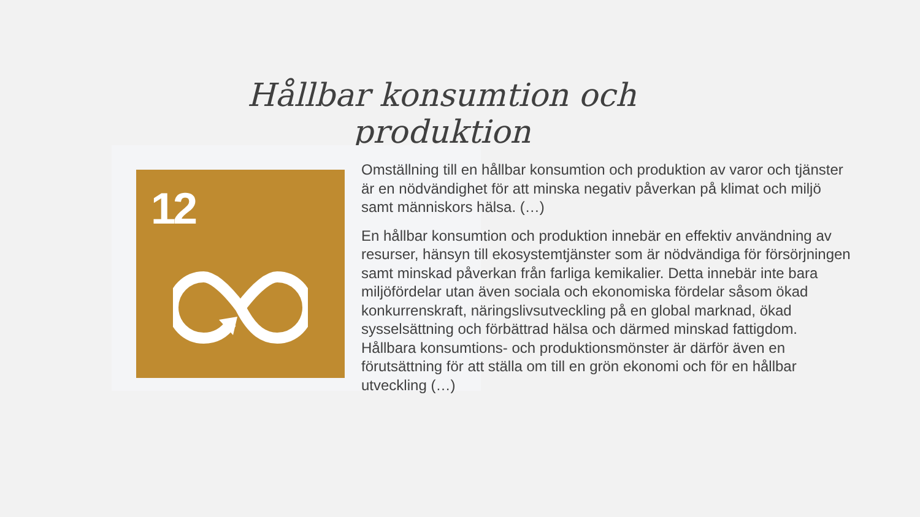Hållbar konsumtion och produktion
12
Omställning till en hållbar konsumtion och produktion av varor och tjänster är en nödvändighet för att minska negativ påverkan på klimat och miljö samt människors hälsa. (…)
En hållbar konsumtion och produktion innebär en effektiv användning av resurser, hänsyn till ekosystemtjänster som är nödvändiga för försörjningen samt minskad påverkan från farliga kemikalier. Detta innebär inte bara miljöfördelar utan även sociala och ekonomiska fördelar såsom ökad konkurrenskraft, näringslivsutveckling på en global marknad, ökad sysselsättning och förbättrad hälsa och därmed minskad fattigdom. Hållbara konsumtions- och produktionsmönster är därför även en förutsättning för att ställa om till en grön ekonomi och för en hållbar utveckling (…)